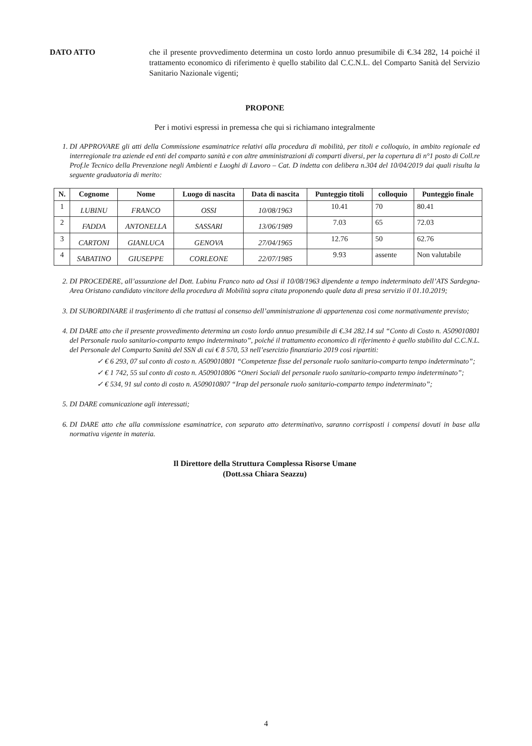DATO ATTO che il presente provvedimento determina un costo lordo annuo presumibile di €.34 282, 14 poiché il trattamento economico di riferimento è quello stabilito dal C.C.N.L. del Comparto Sanità del Servizio Sanitario Nazionale vigenti;
PROPONE
Per i motivi espressi in premessa che qui si richiamano integralmente
1. DI APPROVARE gli atti della Commissione esaminatrice relativi alla procedura di mobilità, per titoli e colloquio, in ambito regionale ed interregionale tra aziende ed enti del comparto sanità e con altre amministrazioni di comparti diversi, per la copertura di n°1 posto di Coll.re Prof.le Tecnico della Prevenzione negli Ambienti e Luoghi di Lavoro – Cat. D indetta con delibera n.304 del 10/04/2019 dai quali risulta la seguente graduatoria di merito:
| N. | Cognome | Nome | Luogo di nascita | Data di nascita | Punteggio titoli | colloquio | Punteggio finale |
| --- | --- | --- | --- | --- | --- | --- | --- |
| 1 | LUBINU | FRANCO | OSSI | 10/08/1963 | 10.41 | 70 | 80.41 |
| 2 | FADDA | ANTONELLA | SASSARI | 13/06/1989 | 7.03 | 65 | 72.03 |
| 3 | CARTONI | GIANLUCA | GENOVA | 27/04/1965 | 12.76 | 50 | 62.76 |
| 4 | SABATINO | GIUSEPPE | CORLEONE | 22/07/1985 | 9.93 | assente | Non valutabile |
2. DI PROCEDERE, all’assunzione del Dott. Lubinu Franco nato ad Ossi il 10/08/1963 dipendente a tempo indeterminato dell’ATS Sardegna- Area Oristano candidato vincitore della procedura di Mobilità sopra citata proponendo quale data di presa servizio il 01.10.2019;
3. DI SUBORDINARE il trasferimento di che trattasi al consenso dell’amministrazione di appartenenza così come normativamente previsto;
4. DI DARE atto che il presente provvedimento determina un costo lordo annuo presumibile di €.34 282.14 sul “Conto di Costo n. A509010801 del Personale ruolo sanitario-comparto tempo indeterminato”, poiché il trattamento economico di riferimento è quello stabilito dal C.C.N.L. del Personale del Comparto Sanità del SSN di cui € 8 570, 53 nell’esercizio finanziario 2019 così ripartiti:
✓ € 6 293, 07 sul conto di costo n. A509010801 “Competenze fisse del personale ruolo sanitario-comparto tempo indeterminato”;
✓ € 1 742, 55 sul conto di costo n. A509010806 “Oneri Sociali del personale ruolo sanitario-comparto tempo indeterminato”;
✓ € 534, 91 sul conto di costo n. A509010807 “Irap del personale ruolo sanitario-comparto tempo indeterminato”;
5. DI DARE comunicazione agli interessati;
6. DI DARE atto che alla commissione esaminatrice, con separato atto determinativo, saranno corrisposti i compensi dovuti in base alla normativa vigente in materia.
Il Direttore della Struttura Complessa Risorse Umane
(Dott.ssa Chiara Seazzu)
4